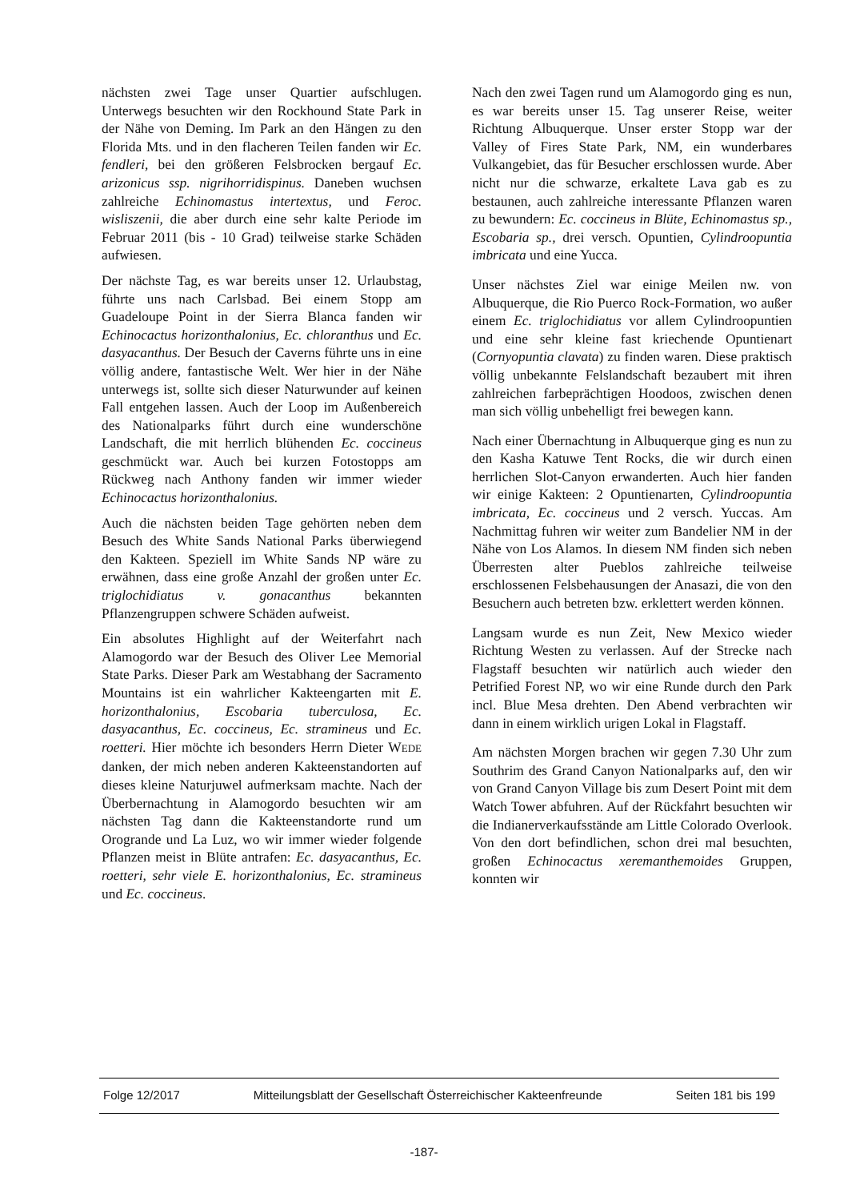nächsten zwei Tage unser Quartier aufschlugen. Unterwegs besuchten wir den Rockhound State Park in der Nähe von Deming. Im Park an den Hängen zu den Florida Mts. und in den flacheren Teilen fanden wir Ec. fendleri, bei den größeren Felsbrocken bergauf Ec. arizonicus ssp. nigrihorridispinus. Daneben wuchsen zahlreiche Echinomastus intertextus, und Feroc. wisliszenii, die aber durch eine sehr kalte Periode im Februar 2011 (bis - 10 Grad) teilweise starke Schäden aufwiesen.
Der nächste Tag, es war bereits unser 12. Urlaubstag, führte uns nach Carlsbad. Bei einem Stopp am Guadeloupe Point in der Sierra Blanca fanden wir Echinocactus horizonthalonius, Ec. chloranthus und Ec. dasyacanthus. Der Besuch der Caverns führte uns in eine völlig andere, fantastische Welt. Wer hier in der Nähe unterwegs ist, sollte sich dieser Naturwunder auf keinen Fall entgehen lassen. Auch der Loop im Außenbereich des Nationalparks führt durch eine wunderschöne Landschaft, die mit herrlich blühenden Ec. coccineus geschmückt war. Auch bei kurzen Fotostopps am Rückweg nach Anthony fanden wir immer wieder Echinocactus horizonthalonius.
Auch die nächsten beiden Tage gehörten neben dem Besuch des White Sands National Parks überwiegend den Kakteen. Speziell im White Sands NP wäre zu erwähnen, dass eine große Anzahl der großen unter Ec. triglochidiatus v. gonacanthus bekannten Pflanzengruppen schwere Schäden aufweist.
Ein absolutes Highlight auf der Weiterfahrt nach Alamogordo war der Besuch des Oliver Lee Memorial State Parks. Dieser Park am Westabhang der Sacramento Mountains ist ein wahrlicher Kakteengarten mit E. horizonthalonius, Escobaria tuberculosa, Ec. dasyacanthus, Ec. coccineus, Ec. stramineus und Ec. roetteri. Hier möchte ich besonders Herrn Dieter WEDE danken, der mich neben anderen Kakteenstandorten auf dieses kleine Naturjuwel aufmerksam machte. Nach der Überbernachtung in Alamogordo besuchten wir am nächsten Tag dann die Kakteenstandorte rund um Orogrande und La Luz, wo wir immer wieder folgende Pflanzen meist in Blüte antrafen: Ec. dasyacanthus, Ec. roetteri, sehr viele E. horizonthalonius, Ec. stramineus und Ec. coccineus.
Nach den zwei Tagen rund um Alamogordo ging es nun, es war bereits unser 15. Tag unserer Reise, weiter Richtung Albuquerque. Unser erster Stopp war der Valley of Fires State Park, NM, ein wunderbares Vulkangebiet, das für Besucher erschlossen wurde. Aber nicht nur die schwarze, erkaltete Lava gab es zu bestaunen, auch zahlreiche interessante Pflanzen waren zu bewundern: Ec. coccineus in Blüte, Echinomastus sp., Escobaria sp., drei versch. Opuntien, Cylindroopuntia imbricata und eine Yucca.
Unser nächstes Ziel war einige Meilen nw. von Albuquerque, die Rio Puerco Rock-Formation, wo außer einem Ec. triglochidiatus vor allem Cylindroopuntien und eine sehr kleine fast kriechende Opuntienart (Cornyopuntia clavata) zu finden waren. Diese praktisch völlig unbekannte Felslandschaft bezaubert mit ihren zahlreichen farbeprächtigen Hoodoos, zwischen denen man sich völlig unbehelligt frei bewegen kann.
Nach einer Übernachtung in Albuquerque ging es nun zu den Kasha Katuwe Tent Rocks, die wir durch einen herrlichen Slot-Canyon erwanderten. Auch hier fanden wir einige Kakteen: 2 Opuntienarten, Cylindroopuntia imbricata, Ec. coccineus und 2 versch. Yuccas. Am Nachmittag fuhren wir weiter zum Bandelier NM in der Nähe von Los Alamos. In diesem NM finden sich neben Überresten alter Pueblos zahlreiche teilweise erschlossenen Felsbehausungen der Anasazi, die von den Besuchern auch betreten bzw. erklettert werden können.
Langsam wurde es nun Zeit, New Mexico wieder Richtung Westen zu verlassen. Auf der Strecke nach Flagstaff besuchten wir natürlich auch wieder den Petrified Forest NP, wo wir eine Runde durch den Park incl. Blue Mesa drehten. Den Abend verbrachten wir dann in einem wirklich urigen Lokal in Flagstaff.
Am nächsten Morgen brachen wir gegen 7.30 Uhr zum Southrim des Grand Canyon Nationalparks auf, den wir von Grand Canyon Village bis zum Desert Point mit dem Watch Tower abfuhren. Auf der Rückfahrt besuchten wir die Indianerverkaufsstände am Little Colorado Overlook. Von den dort befindlichen, schon drei mal besuchten, großen Echinocactus xeremanthemoides Gruppen, konnten wir
Folge 12/2017 Mitteilungsblatt der Gesellschaft Österreichischer Kakteenfreunde Seiten 181 bis 199
-187-